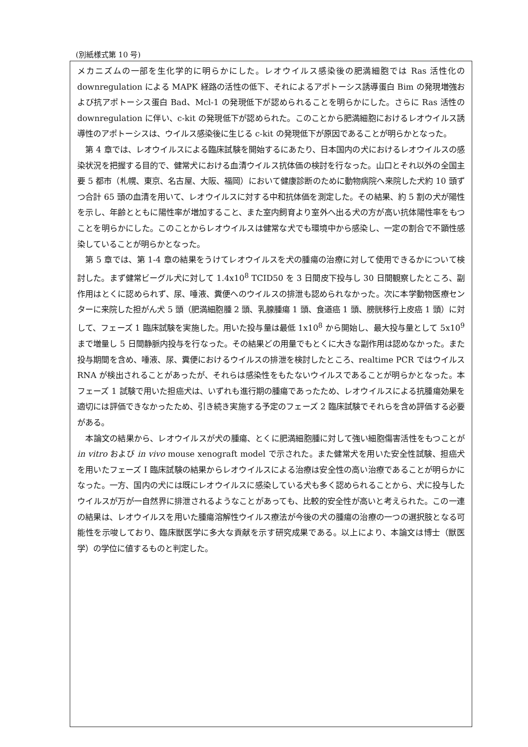(別紙様式第 10 号)
メカニズムの一部を生化学的に明らかにした。レオウイルス感染後の肥満細胞では Ras 活性化の downregulation による MAPK 経路の活性の低下、それによるアポトーシス誘導蛋白 Bim の発現増強および抗アポトーシス蛋白 Bad、Mcl-1 の発現低下が認められることを明らかにした。さらに Ras 活性の downregulation に伴い、c-kit の発現低下が認められた。このことから肥満細胞におけるレオウイルス誘導性のアポトーシスは、ウイルス感染後に生じる c-kit の発現低下が原因であることが明らかとなった。
第 4 章では、レオウイルスによる臨床試験を開始するにあたり、日本国内の犬におけるレオウイルスの感染状況を把握する目的で、健常犬における血清ウイルス抗体価の検討を行なった。山口とそれ以外の全国主要 5 都市（札幌、東京、名古屋、大阪、福岡）において健康診断のために動物病院へ来院した犬約 10 頭ずつ合計 65 頭の血清を用いて、レオウイルスに対する中和抗体価を測定した。その結果、約 5 割の犬が陽性を示し、年齢とともに陽性率が増加すること、また室内飼育より室外へ出る犬の方が高い抗体陽性率をもつことを明らかにした。このことからレオウイルスは健常な犬でも環境中から感染し、一定の割合で不顕性感染していることが明らかとなった。
第 5 章では、第 1-4 章の結果をうけてレオウイルスを犬の腫瘍の治療に対して使用できるかについて検討した。まず健常ビーグル犬に対して 1.4x10<sup>8</sup> TCID50 を 3 日間皮下投与し 30 日間観察したところ、副作用はとくに認められず、尿、唾液、糞便へのウイルスの排泄も認められなかった。次に本学動物医療センターに来院した担がん犬 5 頭（肥満細胞腫 2 頭、乳腺腫瘍 1 頭、食道癌 1 頭、膀胱移行上皮癌 1 頭）に対して、フェーズ 1 臨床試験を実施した。用いた投与量は最低 1x10<sup>8</sup> から開始し、最大投与量として 5x10<sup>9</sup> まで増量し 5 日間静脈内投与を行なった。その結果どの用量でもとくに大きな副作用は認めなかった。また投与期間を含め、唾液、尿、糞便におけるウイルスの排泄を検討したところ、realtime PCR ではウイルス RNA が検出されることがあったが、それらは感染性をもたないウイルスであることが明らかとなった。本フェーズ 1 試験で用いた担癌犬は、いずれも進行期の腫瘍であったため、レオウイルスによる抗腫瘍効果を適切には評価できなかったため、引き続き実施する予定のフェーズ 2 臨床試験でそれらを含め評価する必要がある。
本論文の結果から、レオウイルスが犬の腫瘍、とくに肥満細胞腫に対して強い細胞傷害活性をもつことが in vitro および in vivo mouse xenograft model で示された。また健常犬を用いた安全性試験、担癌犬を用いたフェーズ I 臨床試験の結果からレオウイルスによる治療は安全性の高い治療であることが明らかになった。一方、国内の犬には既にレオウイルスに感染している犬も多く認められることから、犬に投与したウイルスが万が一自然界に排泄されるようなことがあっても、比較的安全性が高いと考えられた。この一連の結果は、レオウイルスを用いた腫瘍溶解性ウイルス療法が今後の犬の腫瘍の治療の一つの選択肢となる可能性を示唆しており、臨床獣医学に多大な貢献を示す研究成果である。以上により、本論文は博士（獣医学）の学位に値するものと判定した。